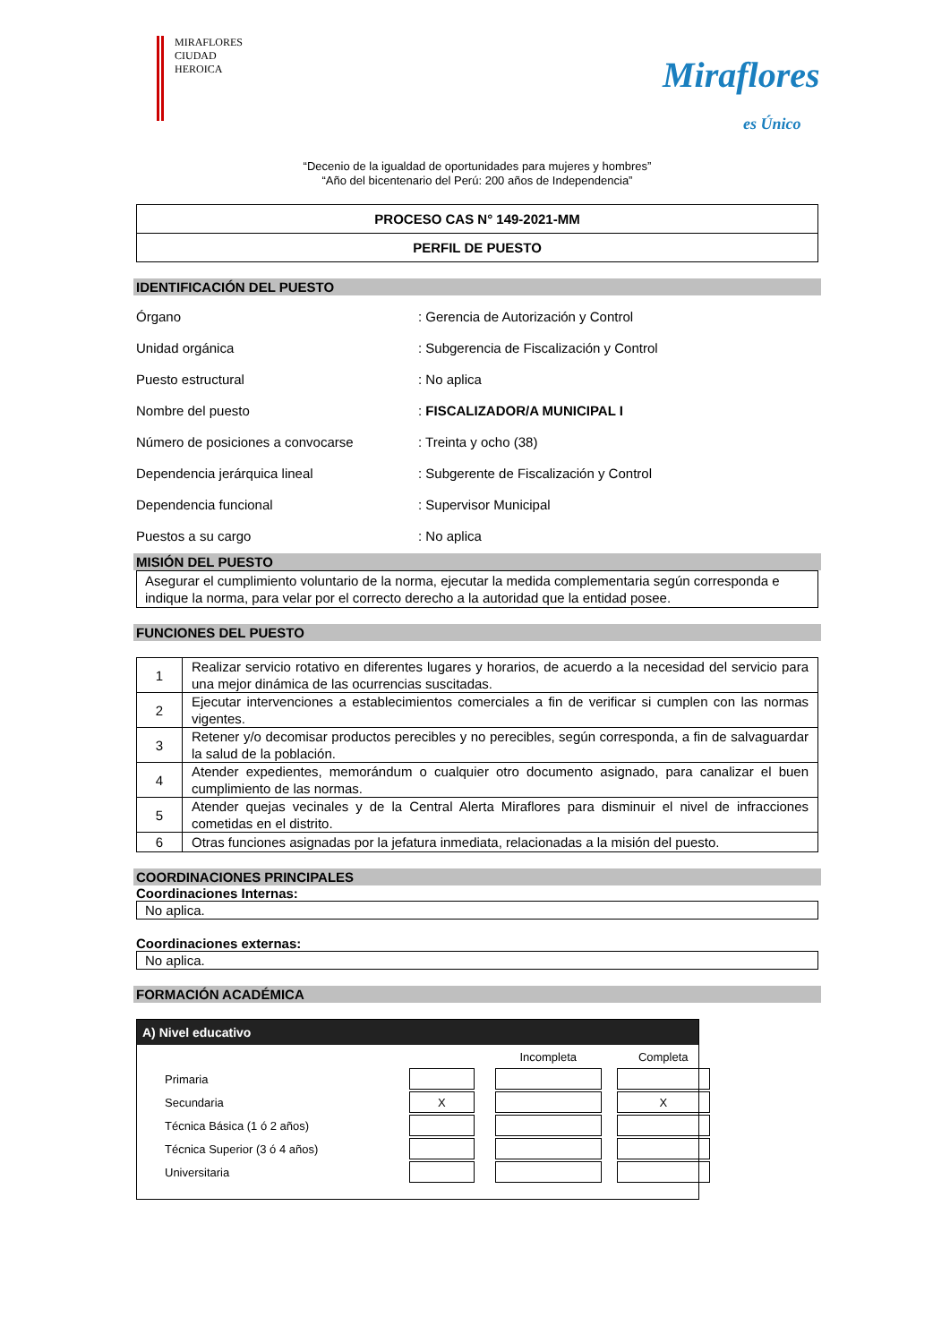MIRAFLORES
CIUDAD HEROICA
Miraflores
es Único
“Decenio de la igualdad de oportunidades para mujeres y hombres”
“Año del bicentenario del Perú: 200 años de Independencia”
PROCESO CAS N° 149-2021-MM
PERFIL DE PUESTO
IDENTIFICACIÓN DEL PUESTO
| Órgano | : Gerencia de Autorización y Control |
| Unidad orgánica | : Subgerencia de Fiscalización y Control |
| Puesto estructural | : No aplica |
| Nombre del puesto | : FISCALIZADOR/A MUNICIPAL I |
| Número de posiciones a convocarse | : Treinta y ocho (38) |
| Dependencia jerárquica lineal | : Subgerente de Fiscalización y Control |
| Dependencia funcional | : Supervisor Municipal |
| Puestos a su cargo | : No aplica |
MISIÓN DEL PUESTO
Asegurar el cumplimiento voluntario de la norma, ejecutar la medida complementaria según corresponda e indique la norma, para velar por el correcto derecho a la autoridad que la entidad posee.
FUNCIONES DEL PUESTO
| 1 | Realizar servicio rotativo en diferentes lugares y horarios, de acuerdo a la necesidad del servicio para una mejor dinámica de las ocurrencias suscitadas. |
| 2 | Ejecutar intervenciones a establecimientos comerciales a fin de verificar si cumplen con las normas vigentes. |
| 3 | Retener y/o decomisar productos perecibles y no perecibles, según corresponda, a fin de salvaguardar la salud de la población. |
| 4 | Atender expedientes, memorándum o cualquier otro documento asignado, para canalizar el buen cumplimiento de las normas. |
| 5 | Atender quejas vecinales y de la Central Alerta Miraflores para disminuir el nivel de infracciones cometidas en el distrito. |
| 6 | Otras funciones asignadas por la jefatura inmediata, relacionadas a la misión del puesto. |
COORDINACIONES PRINCIPALES
Coordinaciones Internas:
No aplica.
Coordinaciones externas:
No aplica.
FORMACIÓN ACADÉMICA
A) Nivel educativo
| | | | Incompleta | | Completa |
| Primaria | | | | | |
| Secundaria | X | | | | X |
| Técnica Básica (1 ó 2 años) | | | | | |
| Técnica Superior (3 ó 4 años) | | | | | |
| Universitaria | | | | | |